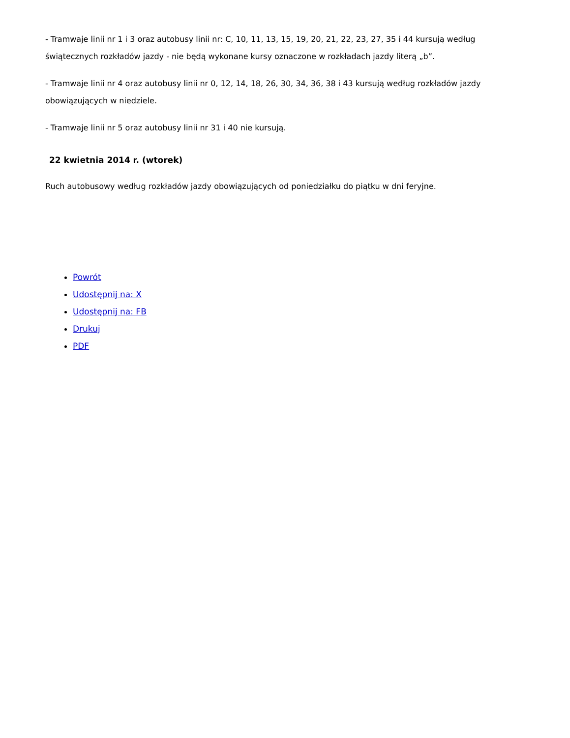- Tramwaje linii nr 1 i 3 oraz autobusy linii nr: C, 10, 11, 13, 15, 19, 20, 21, 22, 23, 27, 35 i 44 kursują według świątecznych rozkładów jazdy - nie będą wykonane kursy oznaczone w rozkładach jazdy literą „b”.
- Tramwaje linii nr 4 oraz autobusy linii nr 0, 12, 14, 18, 26, 30, 34, 36, 38 i 43 kursują według rozkładów jazdy obowiązujących w niedziele.
- Tramwaje linii nr 5 oraz autobusy linii nr 31 i 40 nie kursują.
22 kwietnia 2014 r. (wtorek)
Ruch autobusowy według rozkładów jazdy obowiązujących od poniedziałku do piątku w dni feryjne.
Powrót
Udostępnij na: X
Udostępnij na: FB
Drukuj
PDF